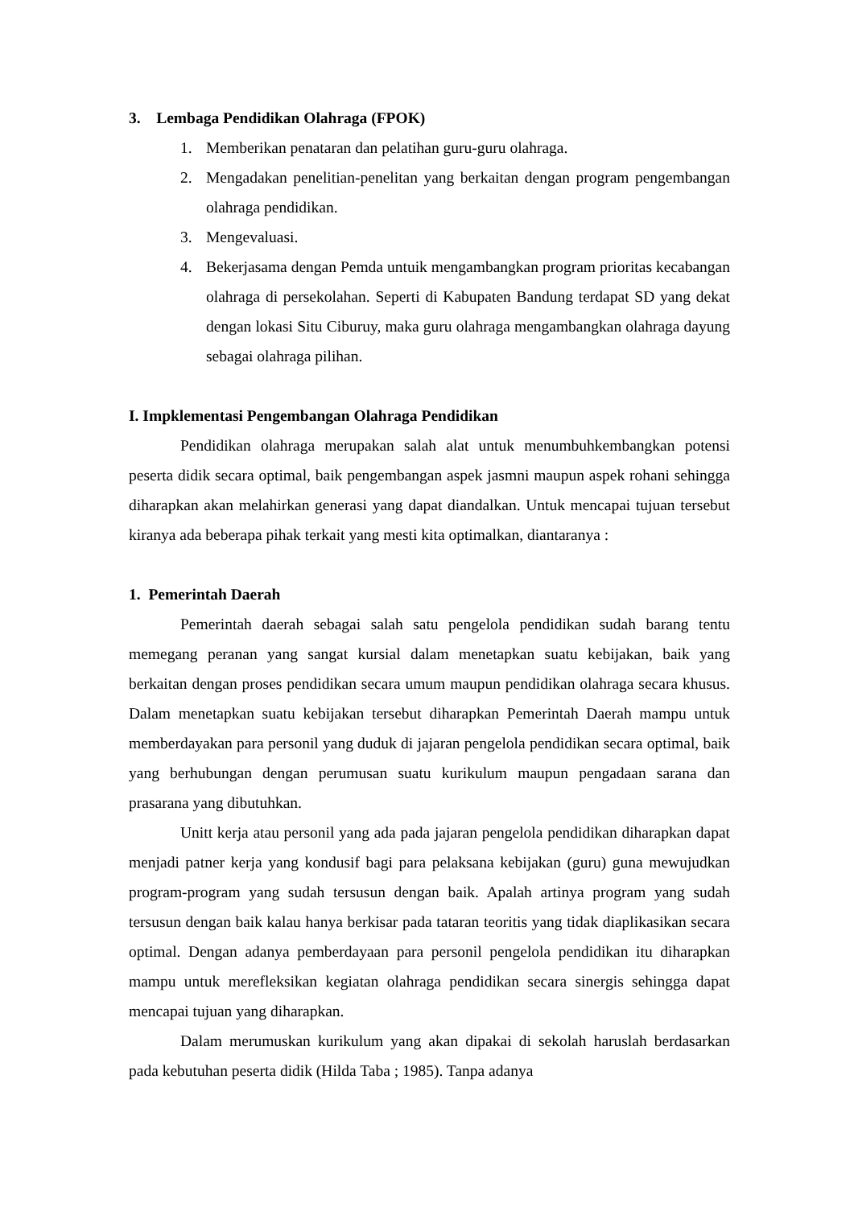3. Lembaga Pendidikan Olahraga (FPOK)
1. Memberikan penataran dan pelatihan guru-guru olahraga.
2. Mengadakan penelitian-penelitan yang berkaitan dengan program pengembangan olahraga pendidikan.
3. Mengevaluasi.
4. Bekerjasama dengan Pemda untuik mengambangkan program prioritas kecabangan olahraga di persekolahan. Seperti di Kabupaten Bandung terdapat SD yang dekat dengan lokasi Situ Ciburuy, maka guru olahraga mengambangkan olahraga dayung sebagai olahraga pilihan.
I. Impklementasi Pengembangan Olahraga Pendidikan
Pendidikan olahraga merupakan salah alat untuk menumbuhkembangkan potensi peserta didik secara optimal, baik pengembangan aspek jasmni maupun aspek rohani sehingga diharapkan akan melahirkan generasi yang dapat diandalkan. Untuk mencapai tujuan tersebut kiranya ada beberapa pihak terkait yang mesti kita optimalkan, diantaranya :
1. Pemerintah Daerah
Pemerintah daerah sebagai salah satu pengelola pendidikan sudah barang tentu memegang peranan yang sangat kursial dalam menetapkan suatu kebijakan, baik yang berkaitan dengan proses pendidikan secara umum maupun pendidikan olahraga secara khusus. Dalam menetapkan suatu kebijakan tersebut diharapkan Pemerintah Daerah mampu untuk memberdayakan para personil yang duduk di jajaran pengelola pendidikan secara optimal, baik yang berhubungan dengan perumusan suatu kurikulum maupun pengadaan sarana dan prasarana yang dibutuhkan.
Unitt kerja atau personil yang ada pada jajaran pengelola pendidikan diharapkan dapat menjadi patner kerja yang kondusif bagi para pelaksana kebijakan (guru) guna mewujudkan program-program yang sudah tersusun dengan baik. Apalah artinya program yang sudah tersusun dengan baik kalau hanya berkisar pada tataran teoritis yang tidak diaplikasikan secara optimal. Dengan adanya pemberdayaan para personil pengelola pendidikan itu diharapkan mampu untuk merefleksikan kegiatan olahraga pendidikan secara sinergis sehingga dapat mencapai tujuan yang diharapkan.
Dalam merumuskan kurikulum yang akan dipakai di sekolah haruslah berdasarkan pada kebutuhan peserta didik (Hilda Taba ; 1985). Tanpa adanya